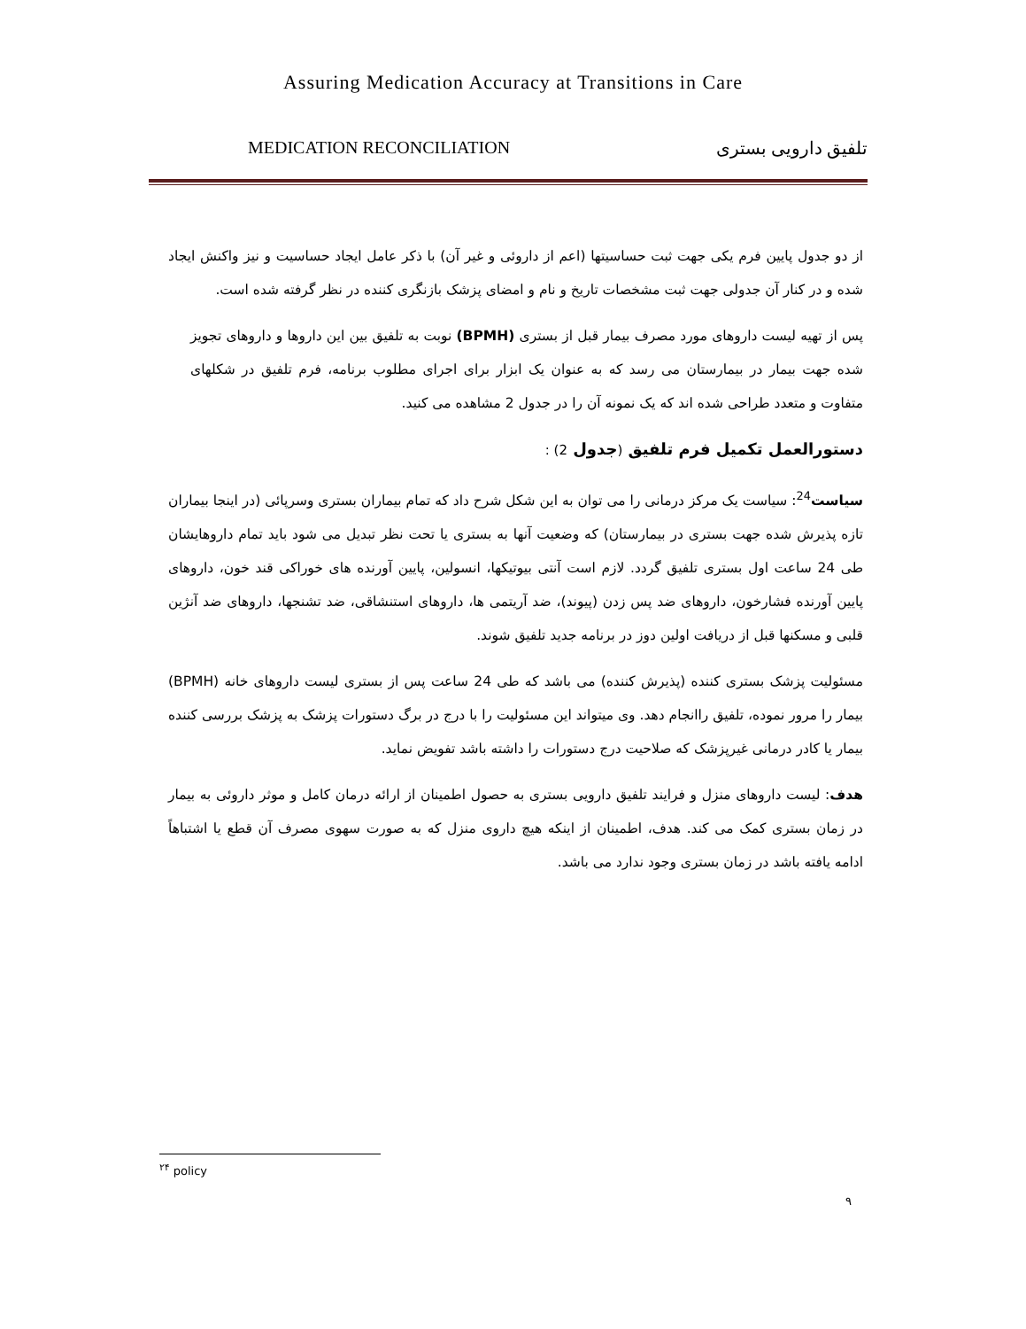Assuring Medication Accuracy at Transitions in Care
MEDICATION RECONCILIATION تلفیق دارویی بستری
از دو جدول پایین فرم یکی جهت ثبت حساسیتها (اعم از داروئی و غیر آن) با ذکر عامل ایجاد حساسیت و نیز واکنش ایجاد شده و در کنار آن جدولی جهت ثبت مشخصات تاریخ و نام و امضای پزشک بازنگری کننده در نظر گرفته شده است.
پس از تهیه لیست داروهای مورد مصرف بیمار قبل از بستری (BPMH) نوبت به تلفیق بین این داروها و داروهای تجویز شده جهت بیمار در بیمارستان می رسد که به عنوان یک ابزار برای اجرای مطلوب برنامه، فرم تلفیق در شکلهای متفاوت و متعدد طراحی شده اند که یک نمونه آن را در جدول 2 مشاهده می کنید.
دستورالعمل تکمیل فرم تلفیق (جدول 2) :
سیاست<sup>24</sup>: سیاست یک مرکز درمانی را می توان به این شکل شرح داد که تمام بیماران بستری وسرپائی (در اینجا بیماران تازه پذیرش شده جهت بستری در بیمارستان) که وضعیت آنها به بستری یا تحت نظر تبدیل می شود باید تمام داروهایشان طی 24 ساعت اول بستری تلفیق گردد. لازم است آنتی بیوتیکها، انسولین، پایین آورنده های خوراکی قند خون، داروهای پایین آورنده فشارخون، داروهای ضد پس زدن (پیوند)، ضد آریتمی ها، داروهای استنشاقی، ضد تشنجها، داروهای ضد آنژین قلبی و مسکنها قبل از دریافت اولین دوز در برنامه جدید تلفیق شوند.
مسئولیت پزشک بستری کننده (پذیرش کننده) می باشد که طی 24 ساعت پس از بستری لیست داروهای خانه (BPMH) بیمار را مرور نموده، تلفیق راانجام دهد. وی میتواند این مسئولیت را با درج در برگ دستورات پزشک به پزشک بررسی کننده بیمار یا کادر درمانی غیرپزشک که صلاحیت درج دستورات را داشته باشد تفویض نماید.
هدف: لیست داروهای منزل و فرایند تلفیق دارویی بستری به حصول اطمینان از ارائه درمان کامل و موثر داروئی به بیمار در زمان بستری کمک می کند. هدف، اطمینان از اینکه هیچ داروی منزل که به صورت سهوی مصرف آن قطع یا اشتباهاً ادامه یافته باشد در زمان بستری وجود ندارد می باشد.
<sup>۲۴</sup> policy
۹